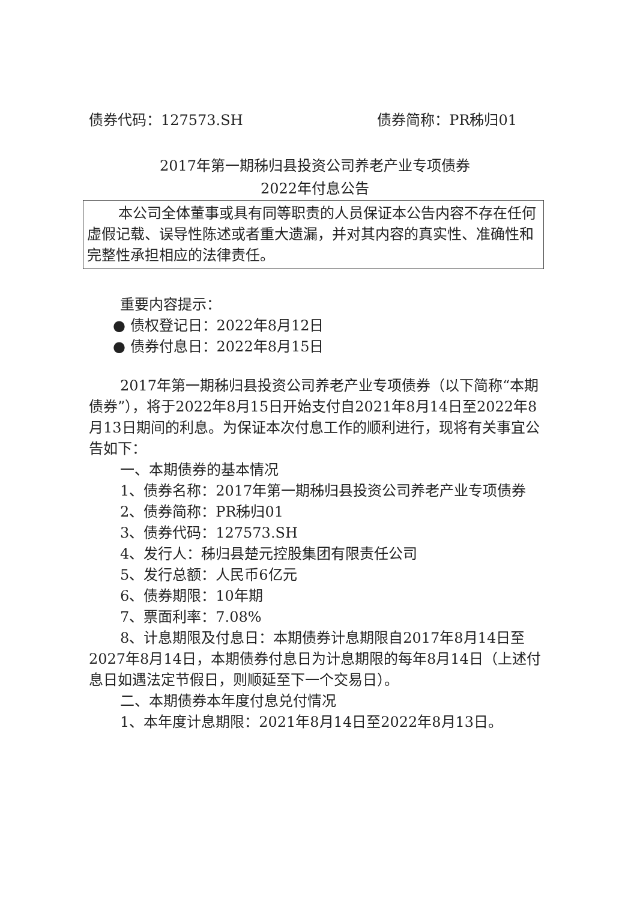债券代码：127573.SH 债券简称：PR秭归01
2017年第一期秭归县投资公司养老产业专项债券
2022年付息公告
本公司全体董事或具有同等职责的人员保证本公告内容不存在任何虚假记载、误导性陈述或者重大遗漏，并对其内容的真实性、准确性和完整性承担相应的法律责任。
重要内容提示：
● 债权登记日：2022年8月12日
● 债券付息日：2022年8月15日
2017年第一期秭归县投资公司养老产业专项债券（以下简称“本期债券”），将于2022年8月15日开始支付自2021年8月14日至2022年8月13日期间的利息。为保证本次付息工作的顺利进行，现将有关事宜公告如下：
一、本期债券的基本情况
1、债券名称：2017年第一期秭归县投资公司养老产业专项债券
2、债券简称：PR秭归01
3、债券代码：127573.SH
4、发行人：秭归县楚元控股集团有限责任公司
5、发行总额：人民币6亿元
6、债券期限：10年期
7、票面利率：7.08%
8、计息期限及付息日：本期债券计息期限自2017年8月14日至2027年8月14日，本期债券付息日为计息期限的每年8月14日（上述付息日如遇法定节假日，则顺延至下一个交易日）。
二、本期债券本年度付息兑付情况
1、本年度计息期限：2021年8月14日至2022年8月13日。